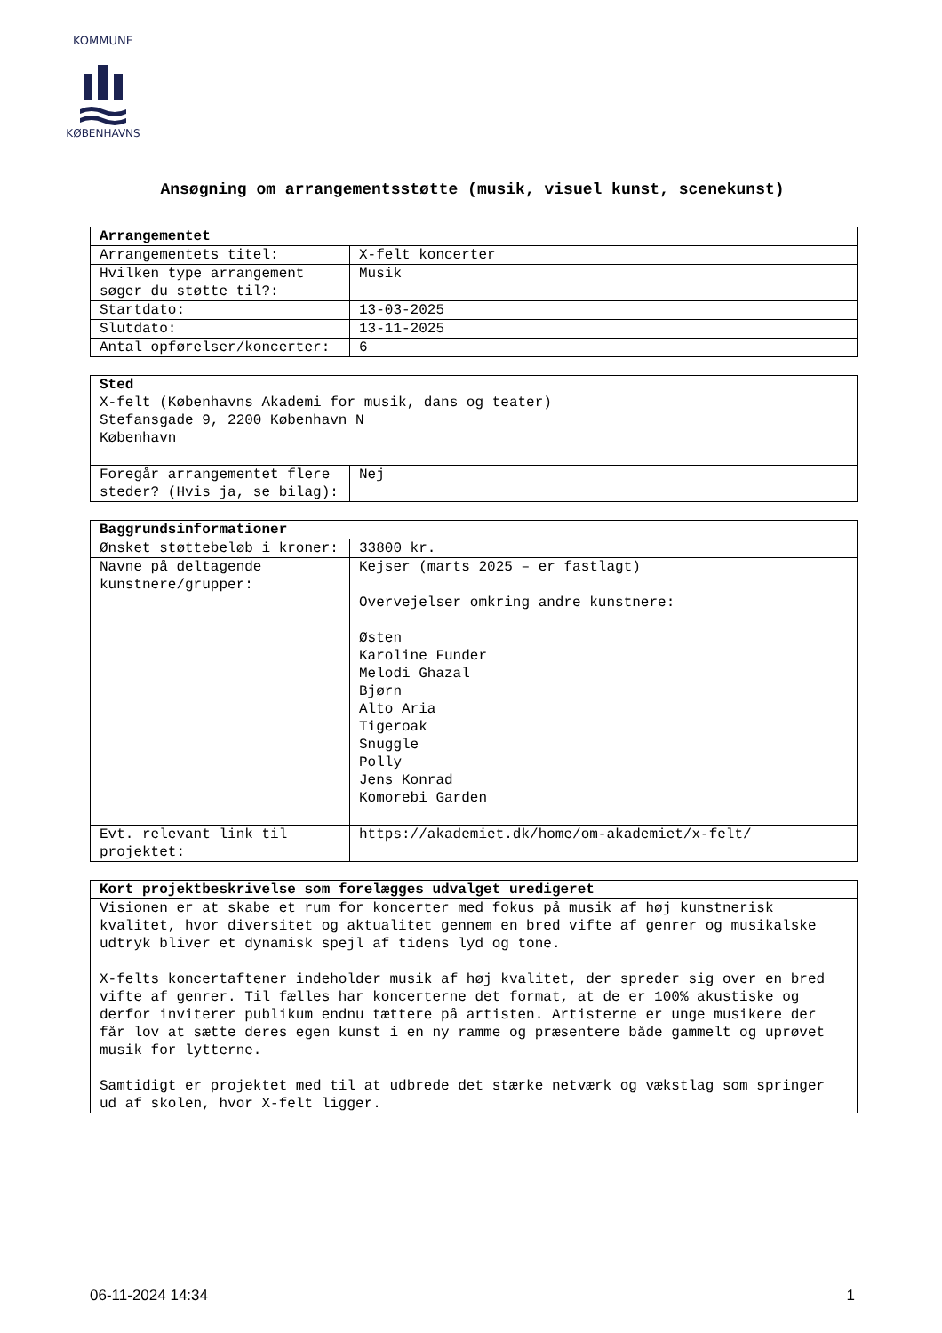KOMMUNE
KØBENHAVNS
Ansøgning om arrangementsstøtte (musik, visuel kunst, scenekunst)
| Arrangementet | |
| --- | --- |
| Arrangementets titel: | X-felt koncerter |
| Hvilken type arrangement søger du støtte til?: | Musik |
| Startdato: | 13-03-2025 |
| Slutdato: | 13-11-2025 |
| Antal opførelser/koncerter: | 6 |
| Sted X-felt (Københavns Akademi for musik, dans og teater) Stefansgade 9, 2200 København N København | |
| Foregår arrangementet flere steder? (Hvis ja, se bilag): | Nej |
| Baggrundsinformationer | |
| --- | --- |
| Ønsket støttebeløb i kroner: | 33800 kr. |
| Navne på deltagende kunstnere/grupper: | Kejser (marts 2025 – er fastlagt) Overvejelser omkring andre kunstnere: Østen Karoline Funder Melodi Ghazal Bjørn Alto Aria Tigeroak Snuggle Polly Jens Konrad Komorebi Garden |
| Evt. relevant link til projektet: | https://akademiet.dk/home/om-akademiet/x-felt/ |
| Kort projektbeskrivelse som forelægges udvalget uredigeret |
| --- |
| Visionen er at skabe et rum for koncerter med fokus på musik af høj kunstnerisk kvalitet, hvor diversitet og aktualitet gennem en bred vifte af genrer og musikalske udtryk bliver et dynamisk spejl af tidens lyd og tone. X-felts koncertaftener indeholder musik af høj kvalitet, der spreder sig over en bred vifte af genrer. Til fælles har koncerterne det format, at de er 100% akustiske og derfor inviterer publikum endnu tættere på artisten. Artisterne er unge musikere der får lov at sætte deres egen kunst i en ny ramme og præsentere både gammelt og uprøvet musik for lytterne. Samtidigt er projektet med til at udbrede det stærke netværk og vækstlag som springer ud af skolen, hvor X-felt ligger. |
06-11-2024 14:34 1